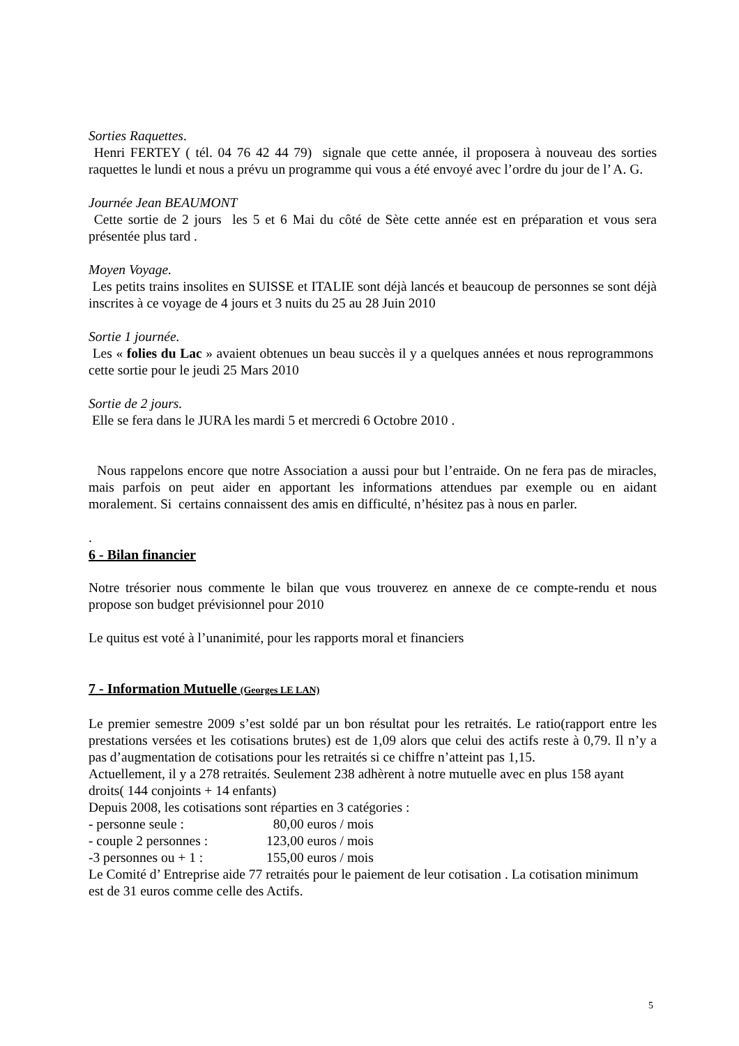Sorties Raquettes.
Henri FERTEY ( tél. 04 76 42 44 79) signale que cette année, il proposera à nouveau des sorties raquettes le lundi et nous a prévu un programme qui vous a été envoyé avec l’ordre du jour de l’ A. G.
Journée Jean BEAUMONT
Cette sortie de 2 jours les 5 et 6 Mai du côté de Sète cette année est en préparation et vous sera présentée plus tard .
Moyen Voyage.
Les petits trains insolites en SUISSE et ITALIE sont déjà lancés et beaucoup de personnes se sont déjà inscrites à ce voyage de 4 jours et 3 nuits du 25 au 28 Juin 2010
Sortie 1 journée.
Les « folies du Lac » avaient obtenues un beau succès il y a quelques années et nous reprogrammons cette sortie pour le jeudi 25 Mars 2010
Sortie de 2 jours.
Elle se fera dans le JURA les mardi 5 et mercredi 6 Octobre 2010 .
Nous rappelons encore que notre Association a aussi pour but l’entraide. On ne fera pas de miracles, mais parfois on peut aider en apportant les informations attendues par exemple ou en aidant moralement. Si certains connaissent des amis en difficulté, n’hésitez pas à nous en parler.
.
6 - Bilan financier
Notre trésorier nous commente le bilan que vous trouverez en annexe de ce compte-rendu et nous propose son budget prévisionnel pour 2010
Le quitus est voté à l’unanimité, pour les rapports moral et financiers
7 - Information Mutuelle (Georges LE LAN)
Le premier semestre 2009 s’est soldé par un bon résultat pour les retraités. Le ratio(rapport entre les prestations versées et les cotisations brutes) est de 1,09 alors que celui des actifs reste à 0,79. Il n’y a pas d’augmentation de cotisations pour les retraités si ce chiffre n’atteint pas 1,15.
Actuellement, il y a 278 retraités. Seulement 238 adhèrent à notre mutuelle avec en plus 158 ayant droits( 144 conjoints + 14 enfants)
Depuis 2008, les cotisations sont réparties en 3 catégories :
- personne seule : 80,00 euros / mois
- couple 2 personnes : 123,00 euros / mois
-3 personnes ou + 1 : 155,00 euros / mois
Le Comité d’ Entreprise aide 77 retraités pour le paiement de leur cotisation . La cotisation minimum est de 31 euros comme celle des Actifs.
5